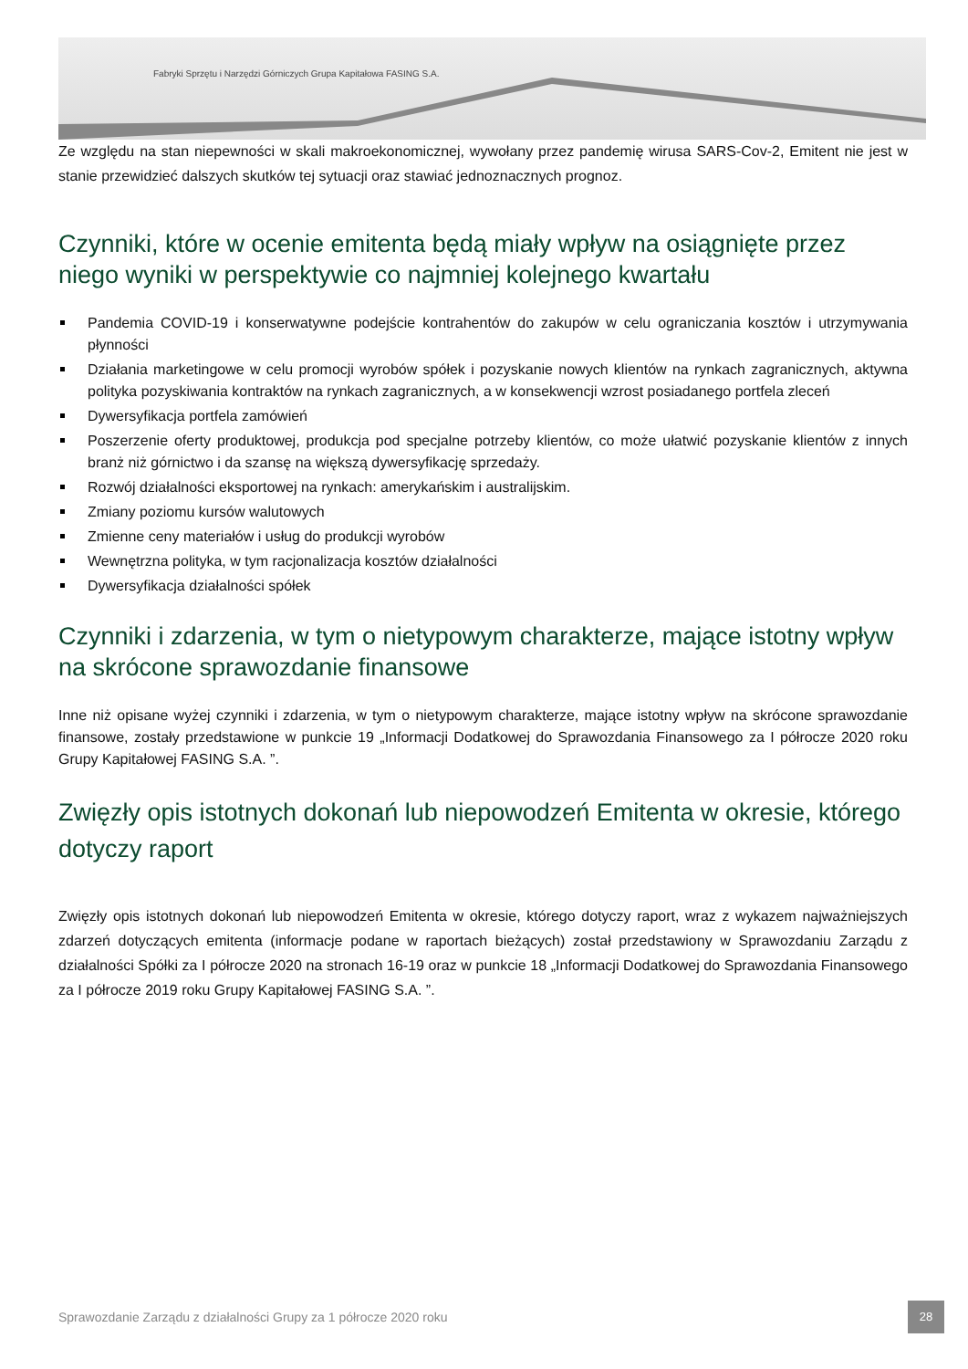Fabryki Sprzętu i Narzędzi Górniczych Grupa Kapitałowa FASING S.A.
Ze względu na stan niepewności w skali makroekonomicznej, wywołany przez pandemię wirusa SARS-Cov-2, Emitent nie jest w stanie przewidzieć dalszych skutków tej sytuacji oraz stawiać jednoznacznych prognoz.
Czynniki, które w ocenie emitenta będą miały wpływ na osiągnięte przez niego wyniki w perspektywie co najmniej kolejnego kwartału
Pandemia COVID-19 i konserwatywne podejście kontrahentów do zakupów w celu ograniczania kosztów i utrzymywania płynności
Działania marketingowe w celu promocji wyrobów spółek i pozyskanie nowych klientów na rynkach zagranicznych, aktywna polityka pozyskiwania kontraktów na rynkach zagranicznych, a w konsekwencji wzrost posiadanego portfela zleceń
Dywersyfikacja portfela zamówień
Poszerzenie oferty produktowej, produkcja pod specjalne potrzeby klientów, co może ułatwić pozyskanie klientów z innych branż niż górnictwo i da szansę na większą dywersyfikację sprzedaży.
Rozwój działalności eksportowej na rynkach: amerykańskim i australijskim.
Zmiany poziomu kursów walutowych
Zmienne ceny materiałów i usług do produkcji wyrobów
Wewnętrzna polityka, w tym racjonalizacja kosztów działalności
Dywersyfikacja działalności spółek
Czynniki i zdarzenia, w tym o nietypowym charakterze, mające istotny wpływ na skrócone sprawozdanie finansowe
Inne niż opisane wyżej czynniki i zdarzenia, w tym o nietypowym charakterze, mające istotny wpływ na skrócone sprawozdanie finansowe, zostały przedstawione w punkcie 19 „Informacji Dodatkowej do Sprawozdania Finansowego za I półrocze 2020 roku Grupy Kapitałowej FASING S.A. ”.
Zwięzły opis istotnych dokonań lub niepowodzeń Emitenta w okresie, którego dotyczy raport
Zwięzły opis istotnych dokonań lub niepowodzeń Emitenta w okresie, którego dotyczy raport, wraz z wykazem najważniejszych zdarzeń dotyczących emitenta (informacje podane w raportach bieżących) został przedstawiony w Sprawozdaniu Zarządu z działalności Spółki za I półrocze 2020 na stronach 16-19 oraz w punkcie 18 „Informacji Dodatkowej do Sprawozdania Finansowego za I półrocze 2019 roku Grupy Kapitałowej FASING S.A. ”.
Sprawozdanie Zarządu z działalności Grupy za 1 półrocze 2020 roku
28